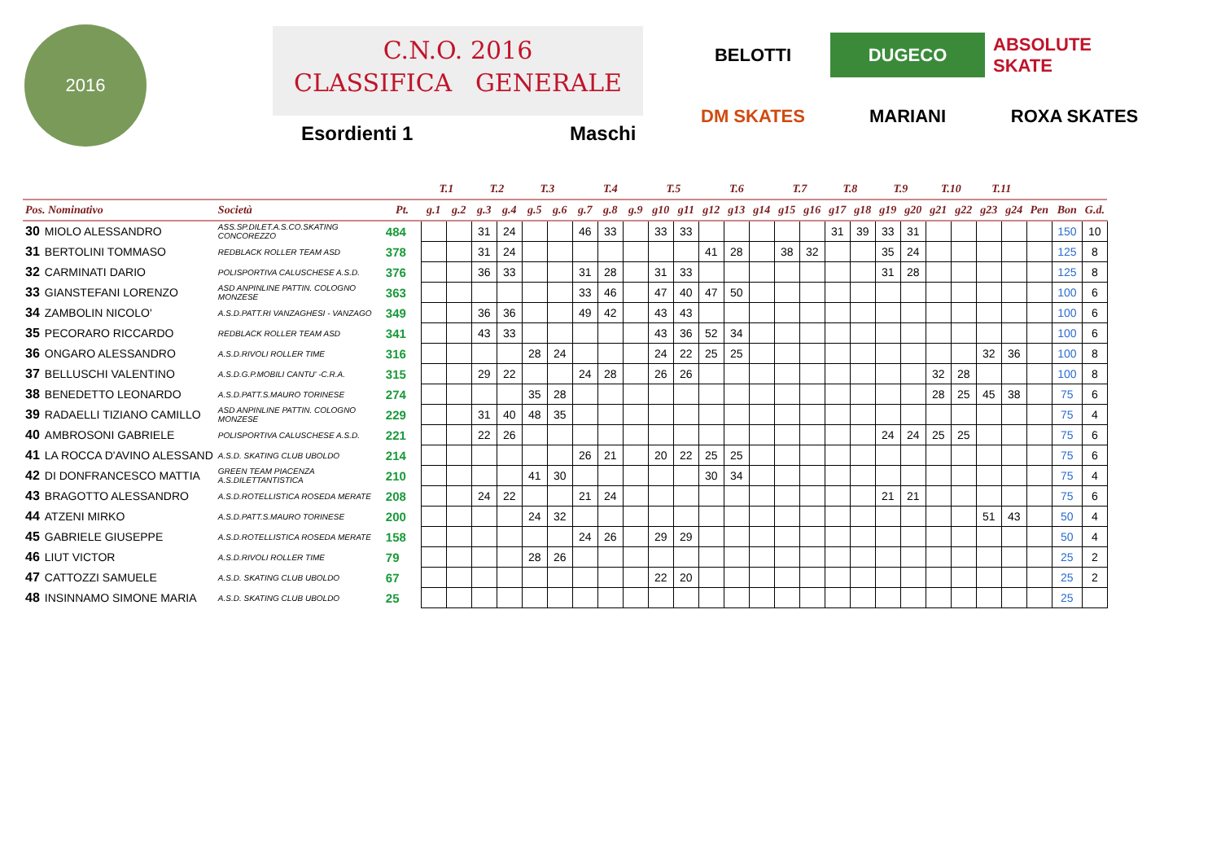2016
C.N.O. 2016
CLASSIFICA GENERALE
Esordienti 1 Maschi
BELOTTI
DUGECO
ABSOLUTE SKATE
DM SKATES
MARIANI
ROXA SKATES
| | | | | T.1 | | T.2 | | T.3 | | T.4 | | | T.5 | | T.6 | | | T.7 | | T.8 | | T.9 | | T.10 | | T.11 | | | | |
| --- | --- | --- | --- | --- | --- | --- | --- | --- | --- | --- | --- | --- | --- | --- | --- | --- | --- | --- | --- | --- | --- | --- | --- | --- | --- | --- | --- | --- | --- | --- |
| Pos. Nominativo | | Società | Pt. | g.1 | g.2 | g.3 | g.4 | g.5 | g.6 | g.7 | g.8 | g.9 | g10 | g11 | g12 | g13 | g14 | g15 | g16 | g17 | g18 | g19 | g20 | g21 | g22 | g23 | g24 | Pen | Bon | G.d. |
| 30 | MIOLO ALESSANDRO | ASS.SP.DILET.A.S.CO.SKATING CONCOREZZO | 484 | | | 31 | 24 | | | 46 | 33 | | 33 | 33 | | | | | | 31 | 39 | 33 | 31 | | | | | | 150 | 10 |
| 31 | BERTOLINI TOMMASO | REDBLACK ROLLER TEAM ASD | 378 | | | 31 | 24 | | | | | | | | 41 | 28 | | 38 | 32 | | | 35 | 24 | | | | | | 125 | 8 |
| 32 | CARMINATI DARIO | POLISPORTIVA CALUSCHESE A.S.D. | 376 | | | 36 | 33 | | | 31 | 28 | | 31 | 33 | | | | | | | | 31 | 28 | | | | | | 125 | 8 |
| 33 | GIANSTEFANI LORENZO | ASD ANPINLINE PATTIN. COLOGNO MONZESE | 363 | | | | | | | 33 | 46 | | 47 | 40 | 47 | 50 | | | | | | | | | | | | | 100 | 6 |
| 34 | ZAMBOLIN NICOLO' | A.S.D.PATT.RI VANZAGHESI - VANZAGO | 349 | | | 36 | 36 | | | 49 | 42 | | 43 | 43 | | | | | | | | | | | | | | | 100 | 6 |
| 35 | PECORARO RICCARDO | REDBLACK ROLLER TEAM ASD | 341 | | | 43 | 33 | | | | | | 43 | 36 | 52 | 34 | | | | | | | | | | | | | 100 | 6 |
| 36 | ONGARO ALESSANDRO | A.S.D.RIVOLI ROLLER TIME | 316 | | | | | 28 | 24 | | | | 24 | 22 | 25 | 25 | | | | | | | | | | 32 | 36 | | 100 | 8 |
| 37 | BELLUSCHI VALENTINO | A.S.D.G.P.MOBILI CANTU' -C.R.A. | 315 | | | 29 | 22 | | | 24 | 28 | | 26 | 26 | | | | | | | | | | 32 | 28 | | | | 100 | 8 |
| 38 | BENEDETTO LEONARDO | A.S.D.PATT.S.MAURO TORINESE | 274 | | | | | 35 | 28 | | | | | | | | | | | | | | | 28 | 25 | 45 | 38 | | 75 | 6 |
| 39 | RADAELLI TIZIANO CAMILLO | ASD ANPINLINE PATTIN. COLOGNO MONZESE | 229 | | | 31 | 40 | 48 | 35 | | | | | | | | | | | | | | | | | | | | 75 | 4 |
| 40 | AMBROSONI GABRIELE | POLISPORTIVA CALUSCHESE A.S.D. | 221 | | | 22 | 26 | | | | | | | | | | | | | | | 24 | 24 | 25 | 25 | | | | 75 | 6 |
| 41 | LA ROCCA D'AVINO ALESSAND | A.S.D. SKATING CLUB UBOLDO | 214 | | | | | | | 26 | 21 | | 20 | 22 | 25 | 25 | | | | | | | | | | | | | 75 | 6 |
| 42 | DI DONFRANCESCO MATTIA | GREEN TEAM PIACENZA A.S.DILETTANTISTICA | 210 | | | | | 41 | 30 | | | | | | 30 | 34 | | | | | | | | | | | | | 75 | 4 |
| 43 | BRAGOTTO ALESSANDRO | A.S.D.ROTELLISTICA ROSEDA MERATE | 208 | | | 24 | 22 | | | 21 | 24 | | | | | | | | | | | 21 | 21 | | | | | | 75 | 6 |
| 44 | ATZENI MIRKO | A.S.D.PATT.S.MAURO TORINESE | 200 | | | | | 24 | 32 | | | | | | | | | | | | | | | | | 51 | 43 | | 50 | 4 |
| 45 | GABRIELE GIUSEPPE | A.S.D.ROTELLISTICA ROSEDA MERATE | 158 | | | | | | | 24 | 26 | | 29 | 29 | | | | | | | | | | | | | | | 50 | 4 |
| 46 | LIUT VICTOR | A.S.D.RIVOLI ROLLER TIME | 79 | | | | | 28 | 26 | | | | | | | | | | | | | | | | | | | | 25 | 2 |
| 47 | CATTOZZI SAMUELE | A.S.D. SKATING CLUB UBOLDO | 67 | | | | | | | | | | 22 | 20 | | | | | | | | | | | | | | | 25 | 2 |
| 48 | INSINNAMO SIMONE MARIA | A.S.D. SKATING CLUB UBOLDO | 25 | | | | | | | | | | | | | | | | | | | | | | | | | | 25 | |